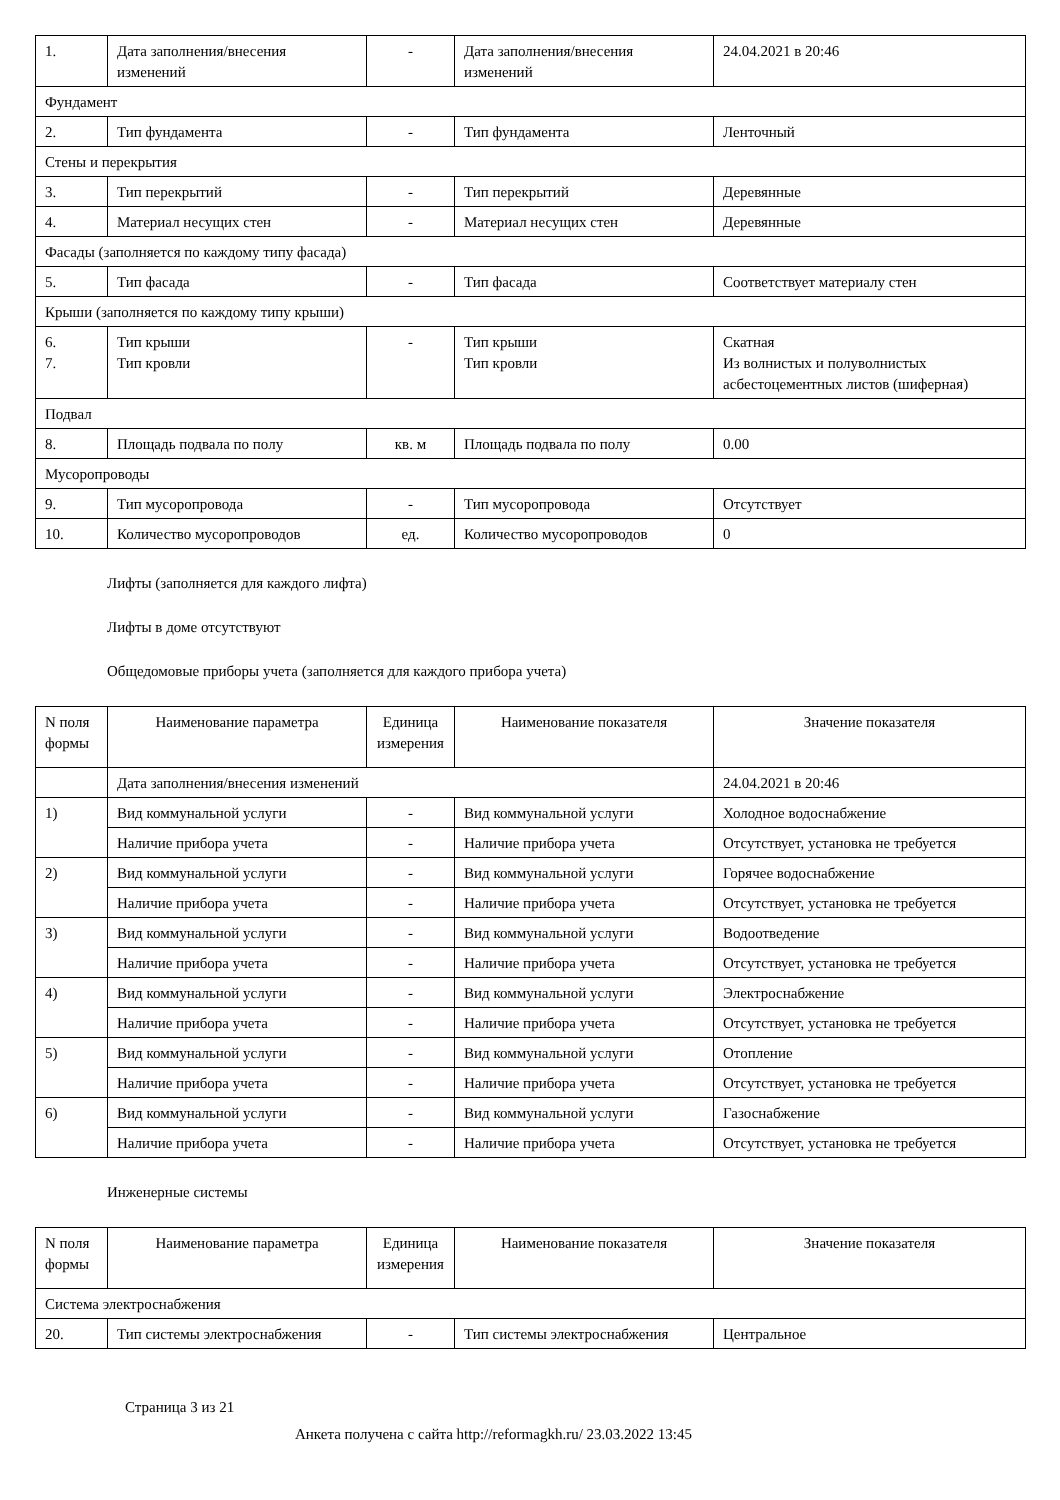| 1. | Дата заполнения/внесения изменений | - | Дата заполнения/внесения изменений | 24.04.2021 в 20:46 |
| Фундамент | | | | |
| 2. | Тип фундамента | - | Тип фундамента | Ленточный |
| Стены и перекрытия | | | | |
| 3. | Тип перекрытий | - | Тип перекрытий | Деревянные |
| 4. | Материал несущих стен | - | Материал несущих стен | Деревянные |
| Фасады (заполняется по каждому типу фасада) | | | | |
| 5. | Тип фасада | - | Тип фасада | Соответствует материалу стен |
| Крыши (заполняется по каждому типу крыши) | | | | |
| 6. 7. | Тип крыши Тип кровли | - | Тип крыши Тип кровли | Скатная Из волнистых и полуволнистых асбестоцементных листов (шиферная) |
| Подвал | | | | |
| 8. | Площадь подвала по полу | кв. м | Площадь подвала по полу | 0.00 |
| Мусоропроводы | | | | |
| 9. | Тип мусоропровода | - | Тип мусоропровода | Отсутствует |
| 10. | Количество мусоропроводов | ед. | Количество мусоропроводов | 0 |
Лифты (заполняется для каждого лифта)
Лифты в доме отсутствуют
Общедомовые приборы учета (заполняется для каждого прибора учета)
| N поля формы | Наименование параметра | Единица измерения | Наименование показателя | Значение показателя |
| --- | --- | --- | --- | --- |
| | Дата заполнения/внесения изменений | | | 24.04.2021 в 20:46 |
| 1) | Вид коммунальной услуги | - | Вид коммунальной услуги | Холодное водоснабжение |
| | Наличие прибора учета | - | Наличие прибора учета | Отсутствует, установка не требуется |
| 2) | Вид коммунальной услуги | - | Вид коммунальной услуги | Горячее водоснабжение |
| | Наличие прибора учета | - | Наличие прибора учета | Отсутствует, установка не требуется |
| 3) | Вид коммунальной услуги | - | Вид коммунальной услуги | Водоотведение |
| | Наличие прибора учета | - | Наличие прибора учета | Отсутствует, установка не требуется |
| 4) | Вид коммунальной услуги | - | Вид коммунальной услуги | Электроснабжение |
| | Наличие прибора учета | - | Наличие прибора учета | Отсутствует, установка не требуется |
| 5) | Вид коммунальной услуги | - | Вид коммунальной услуги | Отопление |
| | Наличие прибора учета | - | Наличие прибора учета | Отсутствует, установка не требуется |
| 6) | Вид коммунальной услуги | - | Вид коммунальной услуги | Газоснабжение |
| | Наличие прибора учета | - | Наличие прибора учета | Отсутствует, установка не требуется |
Инженерные системы
| N поля формы | Наименование параметра | Единица измерения | Наименование показателя | Значение показателя |
| --- | --- | --- | --- | --- |
| Система электроснабжения | | | | |
| 20. | Тип системы электроснабжения | - | Тип системы электроснабжения | Центральное |
Страница 3 из 21
Анкета получена с сайта http://reformagkh.ru/ 23.03.2022 13:45